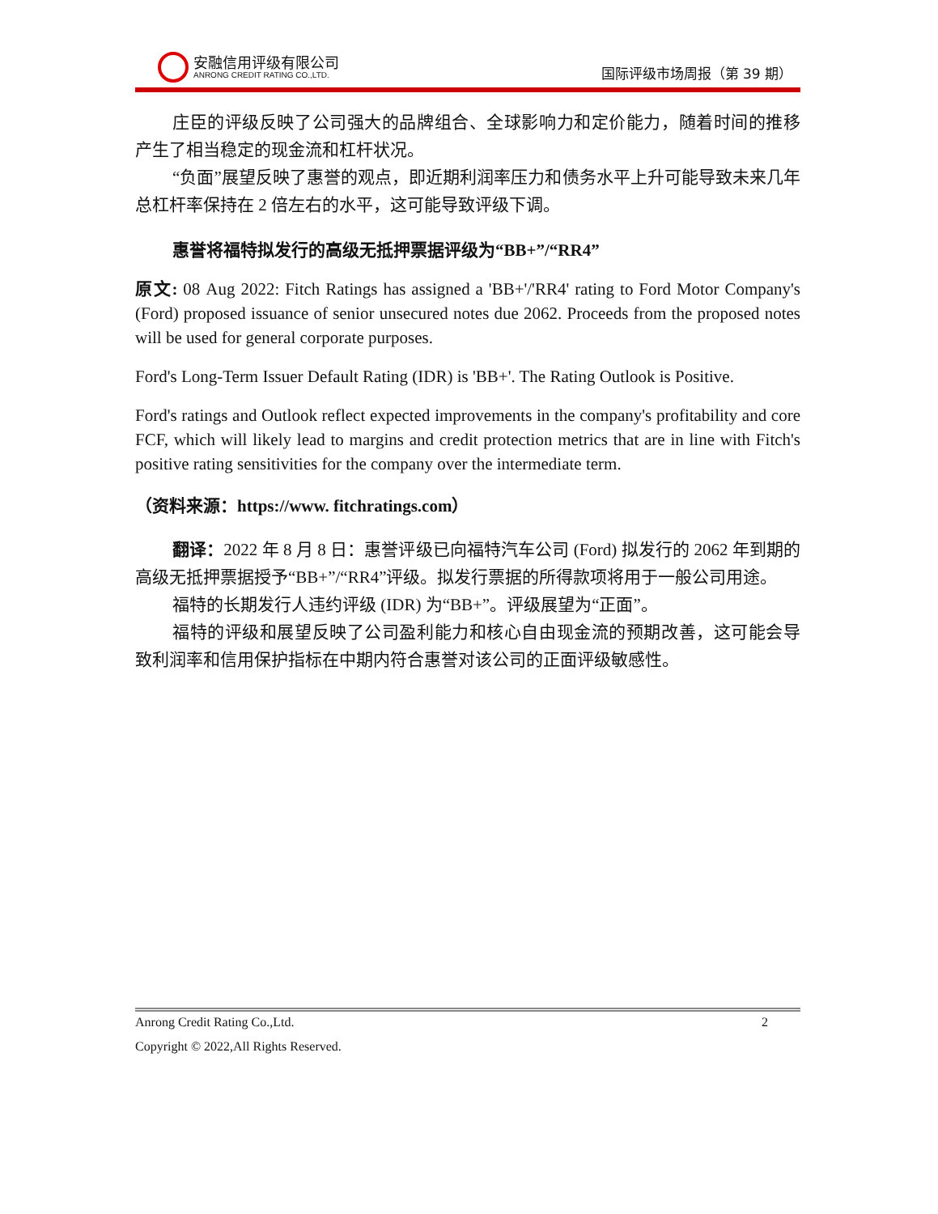安融信用评级有限公司
ANRONG CREDIT RATING CO.,LTD.
国际评级市场周报（第 39 期）
庄臣的评级反映了公司强大的品牌组合、全球影响力和定价能力，随着时间的推移产生了相当稳定的现金流和杠杆状况。
“负面”展望反映了惠誉的观点，即近期利润率压力和债务水平上升可能导致未来几年总杠杆率保持在 2 倍左右的水平，这可能导致评级下调。
惠誉将福特拟发行的高级无抵押票据评级为“BB+”/“RR4”
原文: 08 Aug 2022: Fitch Ratings has assigned a 'BB+'/'RR4' rating to Ford Motor Company's (Ford) proposed issuance of senior unsecured notes due 2062. Proceeds from the proposed notes will be used for general corporate purposes.
Ford's Long-Term Issuer Default Rating (IDR) is 'BB+'. The Rating Outlook is Positive.
Ford's ratings and Outlook reflect expected improvements in the company's profitability and core FCF, which will likely lead to margins and credit protection metrics that are in line with Fitch's positive rating sensitivities for the company over the intermediate term.
（资料来源：https://www. fitchratings.com）
翻译：2022 年 8 月 8 日：惠誉评级已向福特汽车公司 (Ford) 拟发行的 2062 年到期的高级无抵押票据授予“BB+”/“RR4”评级。拟发行票据的所得款项将用于一般公司用途。
福特的长期发行人违约评级 (IDR) 为“BB+”。评级展望为“正面”。
福特的评级和展望反映了公司盈利能力和核心自由现金流的预期改善，这可能会导致利润率和信用保护指标在中期内符合惠誉对该公司的正面评级敏感性。
Anrong Credit Rating Co.,Ltd. 2
Copyright © 2022,All Rights Reserved.